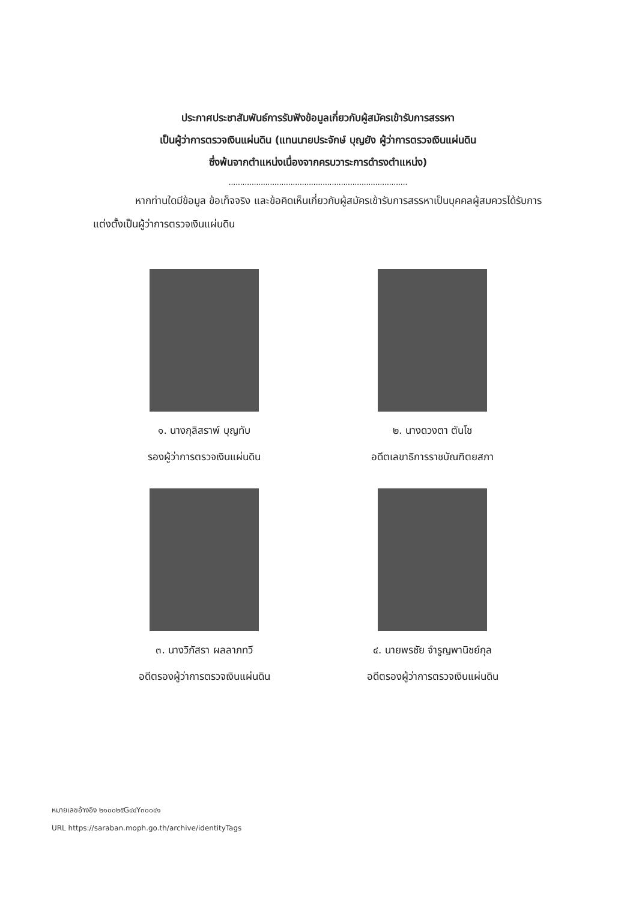ประกาศประชาสัมพันธ์การรับฟังข้อมูลเกี่ยวกับผู้สมัครเข้ารับการสรรหา
เป็นผู้ว่าการตรวจเงินแผ่นดิน (แทนนายประจักษ์ บุญยัง ผู้ว่าการตรวจเงินแผ่นดิน
ซึ่งพ้นจากตำแหน่งเนื่องจากครบวาระการดำรงตำแหน่ง)
..............................................................................
หากท่านใดมีข้อมูล ข้อเท็จจริง และข้อคิดเห็นเกี่ยวกับผู้สมัครเข้ารับการสรรหาเป็นบุคคลผู้สมควรได้รับการแต่งตั้งเป็นผู้ว่าการตรวจเงินแผ่นดิน
๑. นางกุลิสราพ์ บุญทับ
รองผู้ว่าการตรวจเงินแผ่นดิน
๒. นางดวงตา ตันโช
อดีตเลขาธิการราชบัณฑิตยสภา
๓. นางวิภัสรา ผลลาภทวี
อดีตรองผู้ว่าการตรวจเงินแผ่นดิน
๔. นายพรชัย จำรูญพานิชย์กุล
อดีตรองผู้ว่าการตรวจเงินแผ่นดิน
หมายเลขอ้างอิง ๒๑๐๐๒๕G๔๔Y๓๐๐๔๑
URL https://saraban.moph.go.th/archive/identityTags